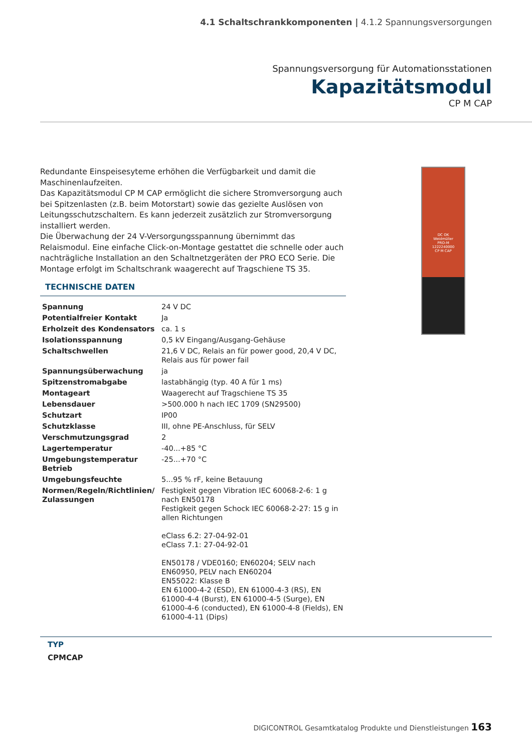4.1 Schaltschrankkomponenten | 4.1.2 Spannungsversorgungen
Spannungsversorgung für Automationsstationen
Kapazitätsmodul
CP M CAP
Redundante Einspeisesyteme erhöhen die Verfügbarkeit und damit die Maschinenlaufzeiten.
Das Kapazitätsmodul CP M CAP ermöglicht die sichere Stromversorgung auch bei Spitzenlasten (z.B. beim Motorstart) sowie das gezielte Auslösen von Leitungsschutzschaltern. Es kann jederzeit zusätzlich zur Stromversorgung installiert werden.
Die Überwachung der 24 V-Versorgungsspannung übernimmt das Relaismodul. Eine einfache Click-on-Montage gestattet die schnelle oder auch nachträgliche Installation an den Schaltnetzgeräten der PRO ECO Serie. Die Montage erfolgt im Schaltschrank waagerecht auf Tragschiene TS 35.
TECHNISCHE DATEN
| Spannung | 24 V DC |
| Potentialfreier Kontakt | Ja |
| Erholzeit des Kondensators | ca. 1 s |
| Isolationsspannung | 0,5 kV Eingang/Ausgang-Gehäuse |
| Schaltschwellen | 21,6 V DC, Relais an für power good, 20,4 V DC, Relais aus für power fail |
| Spannungsüberwachung | ja |
| Spitzenstromabgabe | lastabhängig (typ. 40 A für 1 ms) |
| Montageart | Waagerecht auf Tragschiene TS 35 |
| Lebensdauer | >500.000 h nach IEC 1709 (SN29500) |
| Schutzart | IP00 |
| Schutzklasse | III, ohne PE-Anschluss, für SELV |
| Verschmutzungsgrad | 2 |
| Lagertemperatur | -40...+85 °C |
| Umgebungstemperatur Betrieb | -25...+70 °C |
| Umgebungsfeuchte | 5...95 % rF, keine Betauung |
| Normen/Regeln/Richtlinien/ Zulassungen | Festigkeit gegen Vibration IEC 60068-2-6: 1 g nach EN50178 Festigkeit gegen Schock IEC 60068-2-27: 15 g in allen Richtungen eClass 6.2: 27-04-92-01 eClass 7.1: 27-04-92-01 EN50178 / VDE0160; EN60204; SELV nach EN60950, PELV nach EN60204 EN55022: Klasse B EN 61000-4-2 (ESD), EN 61000-4-3 (RS), EN 61000-4-4 (Burst), EN 61000-4-5 (Surge), EN 61000-4-6 (conducted), EN 61000-4-8 (Fields), EN 61000-4-11 (Dips) |
DC OK
Weidmüller
PRO-M
1222240000
CP M CAP
TYP
CPMCAP
DIGICONTROL Gesamtkatalog Produkte und Dienstleistungen 163